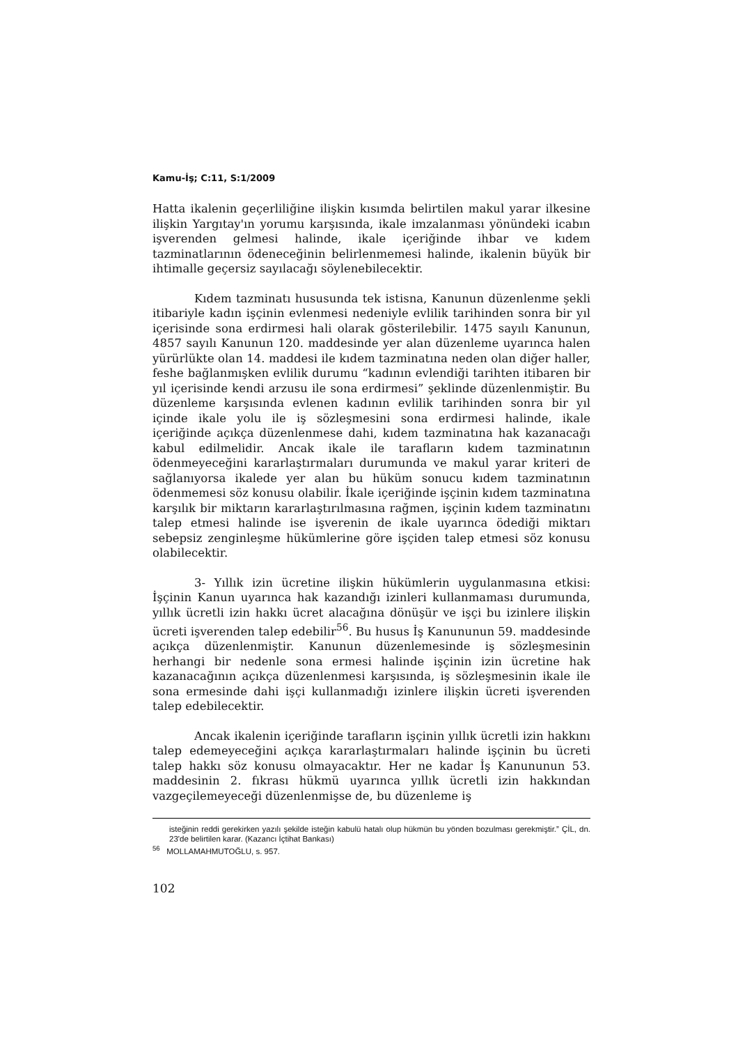Kamu-İş; C:11, S:1/2009
Hatta ikalenin geçerliliğine ilişkin kısımda belirtilen makul yarar ilkesine ilişkin Yargıtay'ın yorumu karşısında, ikale imzalanması yönündeki icabın işverenden gelmesi halinde, ikale içeriğinde ihbar ve kıdem tazminatlarının ödeneceğinin belirlenmemesi halinde, ikalenin büyük bir ihtimalle geçersiz sayılacağı söylenebilecektir.
Kıdem tazminatı hususunda tek istisna, Kanunun düzenlenme şekli itibariyle kadın işçinin evlenmesi nedeniyle evlilik tarihinden sonra bir yıl içerisinde sona erdirmesi hali olarak gösterilebilir. 1475 sayılı Kanunun, 4857 sayılı Kanunun 120. maddesinde yer alan düzenleme uyarınca halen yürürlükte olan 14. maddesi ile kıdem tazminatına neden olan diğer haller, feshe bağlanmışken evlilik durumu “kadının evlendiği tarihten itibaren bir yıl içerisinde kendi arzusu ile sona erdirmesi” şeklinde düzenlenmiştir. Bu düzenleme karşısında evlenen kadının evlilik tarihinden sonra bir yıl içinde ikale yolu ile iş sözleşmesini sona erdirmesi halinde, ikale içeriğinde açıkça düzenlenmese dahi, kıdem tazminatına hak kazanacağı kabul edilmelidir. Ancak ikale ile tarafların kıdem tazminatının ödenmeyeceğini kararlaştırmaları durumunda ve makul yarar kriteri de sağlanıyorsa ikalede yer alan bu hüküm sonucu kıdem tazminatının ödenmemesi söz konusu olabilir. İkale içeriğinde işçinin kıdem tazminatına karşılık bir miktarın kararlaştırılmasına rağmen, işçinin kıdem tazminatını talep etmesi halinde ise işverenin de ikale uyarınca ödediği miktarı sebepsiz zenginleşme hükümlerine göre işçiden talep etmesi söz konusu olabilecektir.
3- Yıllık izin ücretine ilişkin hükümlerin uygulanmasına etkisi: İşçinin Kanun uyarınca hak kazandığı izinleri kullanmaması durumunda, yıllık ücretli izin hakkı ücret alacağına dönüşür ve işçi bu izinlere ilişkin ücreti işverenden talep edebilir<sup>56</sup>. Bu husus İş Kanununun 59. maddesinde açıkça düzenlenmiştir. Kanunun düzenlemesinde iş sözleşmesinin herhangi bir nedenle sona ermesi halinde işçinin izin ücretine hak kazanacağının açıkça düzenlenmesi karşısında, iş sözleşmesinin ikale ile sona ermesinde dahi işçi kullanmadığı izinlere ilişkin ücreti işverenden talep edebilecektir.
Ancak ikalenin içeriğinde tarafların işçinin yıllık ücretli izin hakkını talep edemeyeceğini açıkça kararlaştırmaları halinde işçinin bu ücreti talep hakkı söz konusu olmayacaktır. Her ne kadar İş Kanununun 53. maddesinin 2. fıkrası hükmü uyarınca yıllık ücretli izin hakkından vazgeçilemeyeceği düzenlenmişse de, bu düzenleme iş
isteğinin reddi gerekirken yazılı şekilde isteğin kabulü hatalı olup hükmün bu yönden bozulması gerekmiştir.” ÇİL, dn. 23'de belirtilen karar. (Kazancı İçtihat Bankası)
<sup>56</sup> MOLLAMAHMUTOĞLU, s. 957.
102